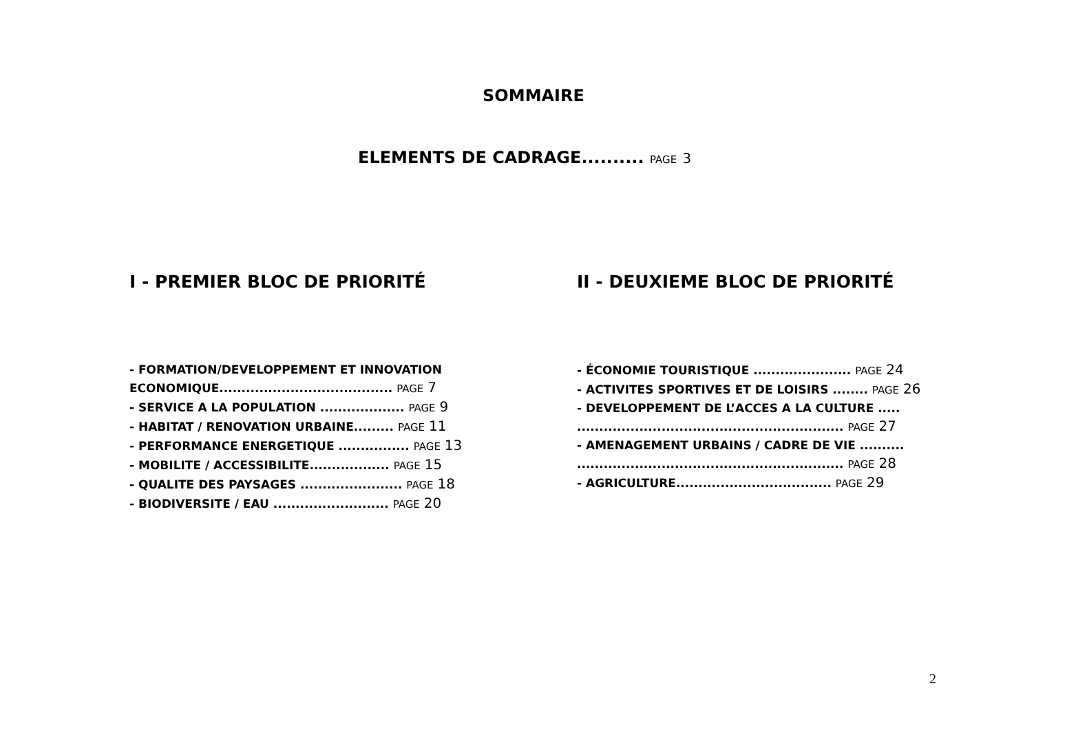SOMMAIRE
ELEMENTS DE CADRAGE.......... PAGE 3
I - PREMIER BLOC DE PRIORITÉ
- FORMATION/DEVELOPPEMENT ET INNOVATION
ECONOMIQUE....................................... PAGE 7
- SERVICE A LA POPULATION ................... PAGE 9
- HABITAT / RENOVATION URBAINE......... PAGE 11
- PERFORMANCE ENERGETIQUE ................ PAGE 13
- MOBILITE / ACCESSIBILITE.................. PAGE 15
- QUALITE DES PAYSAGES ....................... PAGE 18
- BIODIVERSITE / EAU .......................... PAGE 20
II - DEUXIEME BLOC DE PRIORITÉ
- ÉCONOMIE TOURISTIQUE ...................... PAGE 24
- ACTIVITES SPORTIVES ET DE LOISIRS ........ PAGE 26
- DEVELOPPEMENT DE L’ACCES A LA CULTURE .....
............................................................ PAGE 27
- AMENAGEMENT URBAINS / CADRE DE VIE ..........
............................................................ PAGE 28
- AGRICULTURE................................... PAGE 29
2